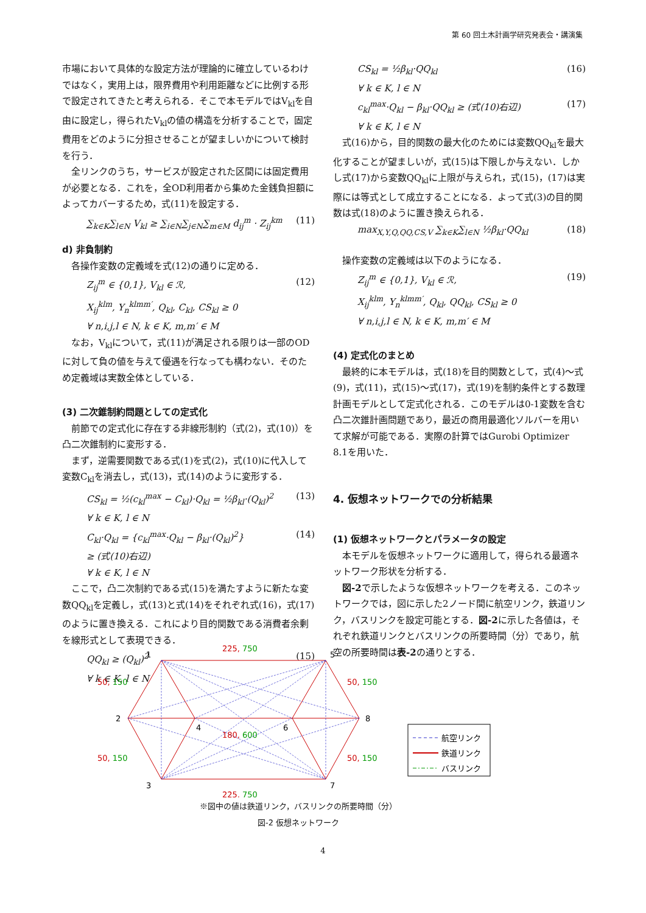第 60 回土木計画学研究発表会・講演集
市場において具体的な設定方法が理論的に確立しているわけではなく，実用上は，限界費用や利用距離などに比例する形で設定されてきたと考えられる．そこで本モデルではV<sub>kl</sub>を自由に設定し，得られたV<sub>kl</sub>の値の構造を分析することで，固定費用をどのように分担させることが望ましいかについて検討を行う．
全リンクのうち，サービスが設定された区間には固定費用が必要となる．これを，全OD利用者から集めた金銭負担額によってカバーするため，式(11)を設定する．
∑<sub>k∈K</sub>∑<sub>l∈N</sub> V<sub>kl</sub> ≥ ∑<sub>i∈N</sub>∑<sub>j∈N</sub>∑<sub>m∈M</sub> d<sub>ij</sub><sup>m</sup> · Z<sub>ij</sub><sup>km</sup> (11)
d) 非負制約
各操作変数の定義域を式(12)の通りに定める．
Z<sub>ij</sub><sup>m</sup> ∈ {0,1}, V<sub>kl</sub> ∈ ℛ,
X<sub>ij</sub><sup>klm</sup>, Y<sub>n</sub><sup>klmm′</sup>, Q<sub>kl</sub>, C<sub>kl</sub>, CS<sub>kl</sub> ≥ 0
∀ n,i,j,l ∈ N, k ∈ K, m,m′ ∈ M (12)
なお，V<sub>kl</sub>について，式(11)が満足される限りは一部のODに対して負の値を与えて優遇を行なっても構わない．そのため定義域は実数全体としている．
(3) 二次錐制約問題としての定式化
前節での定式化に存在する非線形制約（式(2)，式(10)）を凸二次錐制約に変形する．
まず，逆需要関数である式(1)を式(2)，式(10)に代入して変数C<sub>kl</sub>を消去し，式(13)，式(14)のように変形する．
CS<sub>kl</sub> = ½(c<sub>kl</sub><sup>max</sup> − C<sub>kl</sub>)·Q<sub>kl</sub> = ½β<sub>kl</sub>·(Q<sub>kl</sub>)<sup>2</sup>
∀ k ∈ K, l ∈ N (13)
C<sub>kl</sub>·Q<sub>kl</sub> = {c<sub>kl</sub><sup>max</sup>·Q<sub>kl</sub> − β<sub>kl</sub>·(Q<sub>kl</sub>)<sup>2</sup>}
≥ (式(10)右辺)
∀ k ∈ K, l ∈ N (14)
ここで，凸二次制約である式(15)を満たすように新たな変数QQ<sub>kl</sub>を定義し，式(13)と式(14)をそれぞれ式(16)，式(17)のように置き換える．これにより目的関数である消費者余剰を線形式として表現できる．
QQ<sub>kl</sub> ≥ (Q<sub>kl</sub>)<sup>2</sup>
∀ k ∈ K, l ∈ N (15)
CS<sub>kl</sub> = ½β<sub>kl</sub>·QQ<sub>kl</sub>
∀ k ∈ K, l ∈ N (16)
c<sub>kl</sub><sup>max</sup>·Q<sub>kl</sub> − β<sub>kl</sub>·QQ<sub>kl</sub> ≥ (式(10)右辺)
∀ k ∈ K, l ∈ N (17)
式(16)から，目的関数の最大化のためには変数QQ<sub>kl</sub>を最大化することが望ましいが，式(15)は下限しか与えない．しかし式(17)から変数QQ<sub>kl</sub>に上限が与えられ，式(15)，(17)は実際には等式として成立することになる．よって式(3)の目的関数は式(18)のように置き換えられる．
max<sub>X,Y,Q,QQ,CS,V</sub> ∑<sub>k∈K</sub>∑<sub>l∈N</sub> ½β<sub>kl</sub>·QQ<sub>kl</sub> (18)
操作変数の定義域は以下のようになる．
Z<sub>ij</sub><sup>m</sup> ∈ {0,1}, V<sub>kl</sub> ∈ ℛ,
X<sub>ij</sub><sup>klm</sup>, Y<sub>n</sub><sup>klmm′</sup>, Q<sub>kl</sub>, QQ<sub>kl</sub>, CS<sub>kl</sub> ≥ 0
∀ n,i,j,l ∈ N, k ∈ K, m,m′ ∈ M (19)
(4) 定式化のまとめ
最終的に本モデルは，式(18)を目的関数として，式(4)～式(9)，式(11)，式(15)～式(17)，式(19)を制約条件とする数理計画モデルとして定式化される．このモデルは0-1変数を含む凸二次錐計画問題であり，最近の商用最適化ソルバーを用いて求解が可能である．実際の計算ではGurobi Optimizer 8.1を用いた．
4. 仮想ネットワークでの分析結果
(1) 仮想ネットワークとパラメータの設定
本モデルを仮想ネットワークに適用して，得られる最適ネットワーク形状を分析する．
図-2で示したような仮想ネットワークを考える．このネットワークでは，図に示した2ノード間に航空リンク，鉄道リンク，バスリンクを設定可能とする．図-2に示した各値は，それぞれ鉄道リンクとバスリンクの所要時間（分）であり，航空の所要時間は表-2の通りとする．
1
5
2
8
3
7
4
6
225, 750
225, 750
50, 150
50, 150
50, 150
50, 150
180, 600
航空リンク
鉄道リンク
バスリンク
※図中の値は鉄道リンク，バスリンクの所要時間（分）
図-2 仮想ネットワーク
4